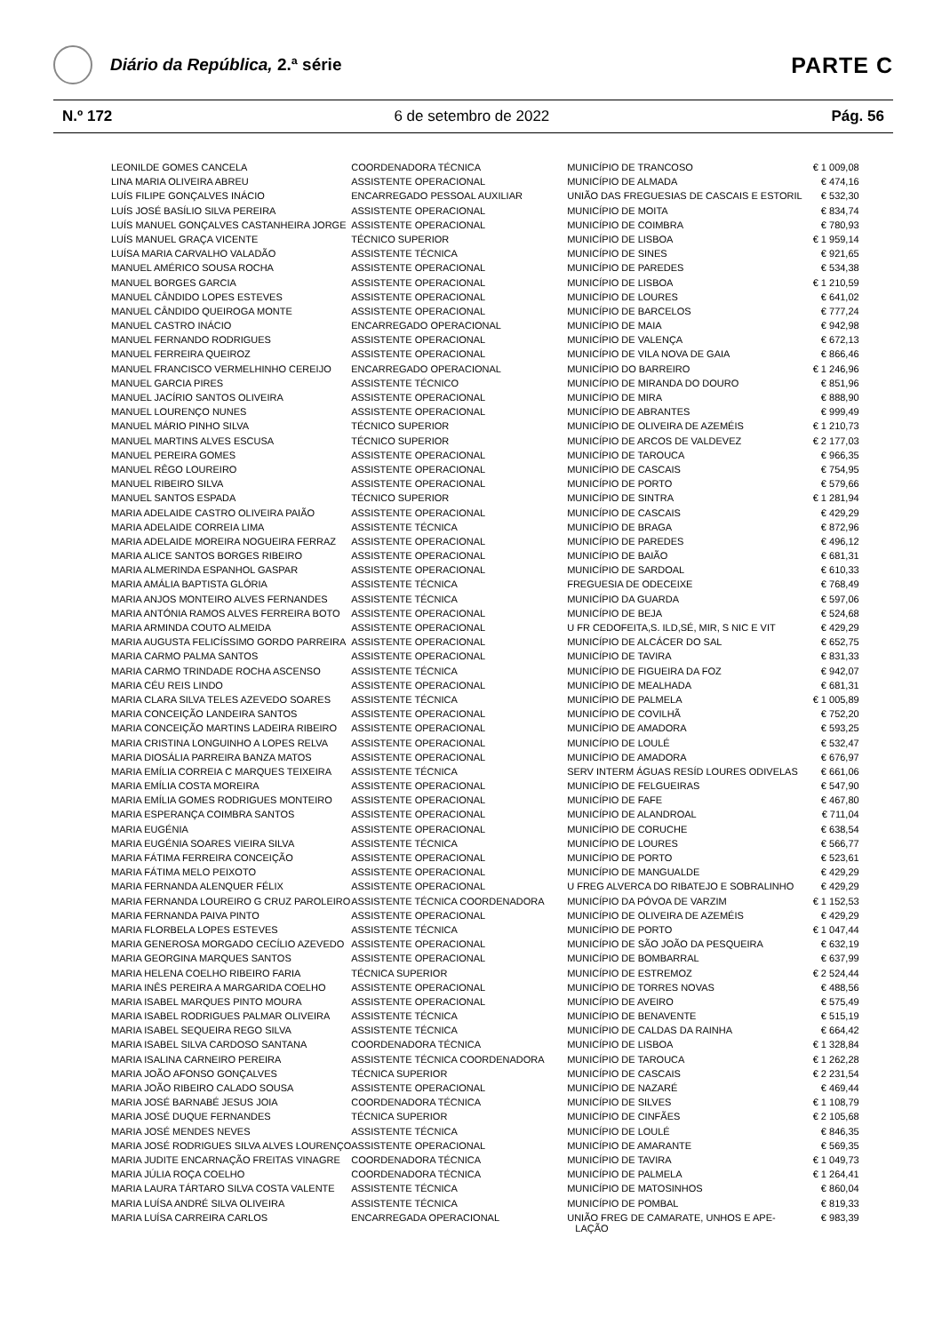Diário da República, 2.ª série
PARTE C
N.º 172 6 de setembro de 2022 Pág. 56
| LEONILDE GOMES CANCELA | COORDENADORA TÉCNICA | MUNICÍPIO DE TRANCOSO | € 1 009,08 |
| LINA MARIA OLIVEIRA ABREU | ASSISTENTE OPERACIONAL | MUNICÍPIO DE ALMADA | € 474,16 |
| LUÍS FILIPE GONÇALVES INÁCIO | ENCARREGADO PESSOAL AUXILIAR | UNIÃO DAS FREGUESIAS DE CASCAIS E ESTORIL | € 532,30 |
| LUÍS JOSÉ BASÍLIO SILVA PEREIRA | ASSISTENTE OPERACIONAL | MUNICÍPIO DE MOITA | € 834,74 |
| LUÍS MANUEL GONÇALVES CASTANHEIRA JORGE | ASSISTENTE OPERACIONAL | MUNICÍPIO DE COIMBRA | € 780,93 |
| LUÍS MANUEL GRAÇA VICENTE | TÉCNICO SUPERIOR | MUNICÍPIO DE LISBOA | € 1 959,14 |
| LUÍSA MARIA CARVALHO VALADÃO | ASSISTENTE TÉCNICA | MUNICÍPIO DE SINES | € 921,65 |
| MANUEL AMÉRICO SOUSA ROCHA | ASSISTENTE OPERACIONAL | MUNICÍPIO DE PAREDES | € 534,38 |
| MANUEL BORGES GARCIA | ASSISTENTE OPERACIONAL | MUNICÍPIO DE LISBOA | € 1 210,59 |
| MANUEL CÂNDIDO LOPES ESTEVES | ASSISTENTE OPERACIONAL | MUNICÍPIO DE LOURES | € 641,02 |
| MANUEL CÂNDIDO QUEIROGA MONTE | ASSISTENTE OPERACIONAL | MUNICÍPIO DE BARCELOS | € 777,24 |
| MANUEL CASTRO INÁCIO | ENCARREGADO OPERACIONAL | MUNICÍPIO DE MAIA | € 942,98 |
| MANUEL FERNANDO RODRIGUES | ASSISTENTE OPERACIONAL | MUNICÍPIO DE VALENÇA | € 672,13 |
| MANUEL FERREIRA QUEIROZ | ASSISTENTE OPERACIONAL | MUNICÍPIO DE VILA NOVA DE GAIA | € 866,46 |
| MANUEL FRANCISCO VERMELHINHO CEREIJO | ENCARREGADO OPERACIONAL | MUNICÍPIO DO BARREIRO | € 1 246,96 |
| MANUEL GARCIA PIRES | ASSISTENTE TÉCNICO | MUNICÍPIO DE MIRANDA DO DOURO | € 851,96 |
| MANUEL JACÍRIO SANTOS OLIVEIRA | ASSISTENTE OPERACIONAL | MUNICÍPIO DE MIRA | € 888,90 |
| MANUEL LOURENÇO NUNES | ASSISTENTE OPERACIONAL | MUNICÍPIO DE ABRANTES | € 999,49 |
| MANUEL MÁRIO PINHO SILVA | TÉCNICO SUPERIOR | MUNICÍPIO DE OLIVEIRA DE AZEMÉIS | € 1 210,73 |
| MANUEL MARTINS ALVES ESCUSA | TÉCNICO SUPERIOR | MUNICÍPIO DE ARCOS DE VALDEVEZ | € 2 177,03 |
| MANUEL PEREIRA GOMES | ASSISTENTE OPERACIONAL | MUNICÍPIO DE TAROUCA | € 966,35 |
| MANUEL RÊGO LOUREIRO | ASSISTENTE OPERACIONAL | MUNICÍPIO DE CASCAIS | € 754,95 |
| MANUEL RIBEIRO SILVA | ASSISTENTE OPERACIONAL | MUNICÍPIO DE PORTO | € 579,66 |
| MANUEL SANTOS ESPADA | TÉCNICO SUPERIOR | MUNICÍPIO DE SINTRA | € 1 281,94 |
| MARIA ADELAIDE CASTRO OLIVEIRA PAIÃO | ASSISTENTE OPERACIONAL | MUNICÍPIO DE CASCAIS | € 429,29 |
| MARIA ADELAIDE CORREIA LIMA | ASSISTENTE TÉCNICA | MUNICÍPIO DE BRAGA | € 872,96 |
| MARIA ADELAIDE MOREIRA NOGUEIRA FERRAZ | ASSISTENTE OPERACIONAL | MUNICÍPIO DE PAREDES | € 496,12 |
| MARIA ALICE SANTOS BORGES RIBEIRO | ASSISTENTE OPERACIONAL | MUNICÍPIO DE BAIÃO | € 681,31 |
| MARIA ALMERINDA ESPANHOL GASPAR | ASSISTENTE OPERACIONAL | MUNICÍPIO DE SARDOAL | € 610,33 |
| MARIA AMÁLIA BAPTISTA GLÓRIA | ASSISTENTE TÉCNICA | FREGUESIA DE ODECEIXE | € 768,49 |
| MARIA ANJOS MONTEIRO ALVES FERNANDES | ASSISTENTE TÉCNICA | MUNICÍPIO DA GUARDA | € 597,06 |
| MARIA ANTÓNIA RAMOS ALVES FERREIRA BOTO | ASSISTENTE OPERACIONAL | MUNICÍPIO DE BEJA | € 524,68 |
| MARIA ARMINDA COUTO ALMEIDA | ASSISTENTE OPERACIONAL | U FR CEDOFEITA,S. ILD,SÉ, MIR, S NIC E VIT | € 429,29 |
| MARIA AUGUSTA FELICÍSSIMO GORDO PARREIRA | ASSISTENTE OPERACIONAL | MUNICÍPIO DE ALCÁCER DO SAL | € 652,75 |
| MARIA CARMO PALMA SANTOS | ASSISTENTE OPERACIONAL | MUNICÍPIO DE TAVIRA | € 831,33 |
| MARIA CARMO TRINDADE ROCHA ASCENSO | ASSISTENTE TÉCNICA | MUNICÍPIO DE FIGUEIRA DA FOZ | € 942,07 |
| MARIA CÉU REIS LINDO | ASSISTENTE OPERACIONAL | MUNICÍPIO DE MEALHADA | € 681,31 |
| MARIA CLARA SILVA TELES AZEVEDO SOARES | ASSISTENTE TÉCNICA | MUNICÍPIO DE PALMELA | € 1 005,89 |
| MARIA CONCEIÇÃO LANDEIRA SANTOS | ASSISTENTE OPERACIONAL | MUNICÍPIO DE COVILHÃ | € 752,20 |
| MARIA CONCEIÇÃO MARTINS LADEIRA RIBEIRO | ASSISTENTE OPERACIONAL | MUNICÍPIO DE AMADORA | € 593,25 |
| MARIA CRISTINA LONGUINHO A LOPES RELVA | ASSISTENTE OPERACIONAL | MUNICÍPIO DE LOULÉ | € 532,47 |
| MARIA DIOSÁLIA PARREIRA BANZA MATOS | ASSISTENTE OPERACIONAL | MUNICÍPIO DE AMADORA | € 676,97 |
| MARIA EMÍLIA CORREIA C MARQUES TEIXEIRA | ASSISTENTE TÉCNICA | SERV INTERM ÁGUAS RESÍD LOURES ODIVELAS | € 661,06 |
| MARIA EMÍLIA COSTA MOREIRA | ASSISTENTE OPERACIONAL | MUNICÍPIO DE FELGUEIRAS | € 547,90 |
| MARIA EMÍLIA GOMES RODRIGUES MONTEIRO | ASSISTENTE OPERACIONAL | MUNICÍPIO DE FAFE | € 467,80 |
| MARIA ESPERANÇA COIMBRA SANTOS | ASSISTENTE OPERACIONAL | MUNICÍPIO DE ALANDROAL | € 711,04 |
| MARIA EUGÉNIA | ASSISTENTE OPERACIONAL | MUNICÍPIO DE CORUCHE | € 638,54 |
| MARIA EUGÉNIA SOARES VIEIRA SILVA | ASSISTENTE TÉCNICA | MUNICÍPIO DE LOURES | € 566,77 |
| MARIA FÁTIMA FERREIRA CONCEIÇÃO | ASSISTENTE OPERACIONAL | MUNICÍPIO DE PORTO | € 523,61 |
| MARIA FÁTIMA MELO PEIXOTO | ASSISTENTE OPERACIONAL | MUNICÍPIO DE MANGUALDE | € 429,29 |
| MARIA FERNANDA ALENQUER FÉLIX | ASSISTENTE OPERACIONAL | U FREG ALVERCA DO RIBATEJO E SOBRALINHO | € 429,29 |
| MARIA FERNANDA LOUREIRO G CRUZ PAROLEIRO | ASSISTENTE TÉCNICA COORDENADORA | MUNICÍPIO DA PÓVOA DE VARZIM | € 1 152,53 |
| MARIA FERNANDA PAIVA PINTO | ASSISTENTE OPERACIONAL | MUNICÍPIO DE OLIVEIRA DE AZEMÉIS | € 429,29 |
| MARIA FLORBELA LOPES ESTEVES | ASSISTENTE TÉCNICA | MUNICÍPIO DE PORTO | € 1 047,44 |
| MARIA GENEROSA MORGADO CECÍLIO AZEVEDO | ASSISTENTE OPERACIONAL | MUNICÍPIO DE SÃO JOÃO DA PESQUEIRA | € 632,19 |
| MARIA GEORGINA MARQUES SANTOS | ASSISTENTE OPERACIONAL | MUNICÍPIO DE BOMBARRAL | € 637,99 |
| MARIA HELENA COELHO RIBEIRO FARIA | TÉCNICA SUPERIOR | MUNICÍPIO DE ESTREMOZ | € 2 524,44 |
| MARIA INÊS PEREIRA A MARGARIDA COELHO | ASSISTENTE OPERACIONAL | MUNICÍPIO DE TORRES NOVAS | € 488,56 |
| MARIA ISABEL MARQUES PINTO MOURA | ASSISTENTE OPERACIONAL | MUNICÍPIO DE AVEIRO | € 575,49 |
| MARIA ISABEL RODRIGUES PALMAR OLIVEIRA | ASSISTENTE TÉCNICA | MUNICÍPIO DE BENAVENTE | € 515,19 |
| MARIA ISABEL SEQUEIRA REGO SILVA | ASSISTENTE TÉCNICA | MUNICÍPIO DE CALDAS DA RAINHA | € 664,42 |
| MARIA ISABEL SILVA CARDOSO SANTANA | COORDENADORA TÉCNICA | MUNICÍPIO DE LISBOA | € 1 328,84 |
| MARIA ISALINA CARNEIRO PEREIRA | ASSISTENTE TÉCNICA COORDENADORA | MUNICÍPIO DE TAROUCA | € 1 262,28 |
| MARIA JOÃO AFONSO GONÇALVES | TÉCNICA SUPERIOR | MUNICÍPIO DE CASCAIS | € 2 231,54 |
| MARIA JOÃO RIBEIRO CALADO SOUSA | ASSISTENTE OPERACIONAL | MUNICÍPIO DE NAZARÉ | € 469,44 |
| MARIA JOSÉ BARNABÉ JESUS JOIA | COORDENADORA TÉCNICA | MUNICÍPIO DE SILVES | € 1 108,79 |
| MARIA JOSÉ DUQUE FERNANDES | TÉCNICA SUPERIOR | MUNICÍPIO DE CINFÃES | € 2 105,68 |
| MARIA JOSÉ MENDES NEVES | ASSISTENTE TÉCNICA | MUNICÍPIO DE LOULÉ | € 846,35 |
| MARIA JOSÉ RODRIGUES SILVA ALVES LOURENÇO | ASSISTENTE OPERACIONAL | MUNICÍPIO DE AMARANTE | € 569,35 |
| MARIA JUDITE ENCARNAÇÃO FREITAS VINAGRE | COORDENADORA TÉCNICA | MUNICÍPIO DE TAVIRA | € 1 049,73 |
| MARIA JÚLIA ROÇA COELHO | COORDENADORA TÉCNICA | MUNICÍPIO DE PALMELA | € 1 264,41 |
| MARIA LAURA TÁRTARO SILVA COSTA VALENTE | ASSISTENTE TÉCNICA | MUNICÍPIO DE MATOSINHOS | € 860,04 |
| MARIA LUÍSA ANDRÉ SILVA OLIVEIRA | ASSISTENTE TÉCNICA | MUNICÍPIO DE POMBAL | € 819,33 |
| MARIA LUÍSA CARREIRA CARLOS | ENCARREGADA OPERACIONAL | UNIÃO FREG DE CAMARATE, UNHOS E APE- LAÇÃO | € 983,39 |